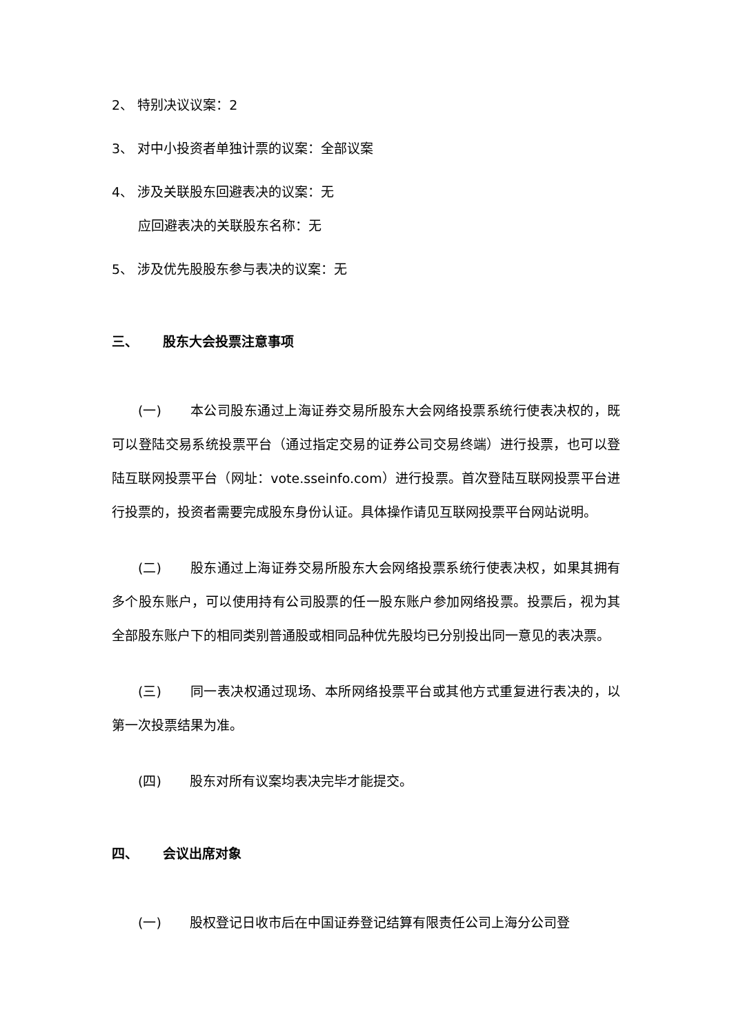2、 特别决议议案：2
3、 对中小投资者单独计票的议案：全部议案
4、 涉及关联股东回避表决的议案：无
应回避表决的关联股东名称：无
5、 涉及优先股股东参与表决的议案：无
三、 股东大会投票注意事项
(一) 本公司股东通过上海证券交易所股东大会网络投票系统行使表决权的，既可以登陆交易系统投票平台（通过指定交易的证券公司交易终端）进行投票，也可以登陆互联网投票平台（网址：vote.sseinfo.com）进行投票。首次登陆互联网投票平台进行投票的，投资者需要完成股东身份认证。具体操作请见互联网投票平台网站说明。
(二) 股东通过上海证券交易所股东大会网络投票系统行使表决权，如果其拥有多个股东账户，可以使用持有公司股票的任一股东账户参加网络投票。投票后，视为其全部股东账户下的相同类别普通股或相同品种优先股均已分别投出同一意见的表决票。
(三) 同一表决权通过现场、本所网络投票平台或其他方式重复进行表决的，以第一次投票结果为准。
(四) 股东对所有议案均表决完毕才能提交。
四、 会议出席对象
(一) 股权登记日收市后在中国证券登记结算有限责任公司上海分公司登